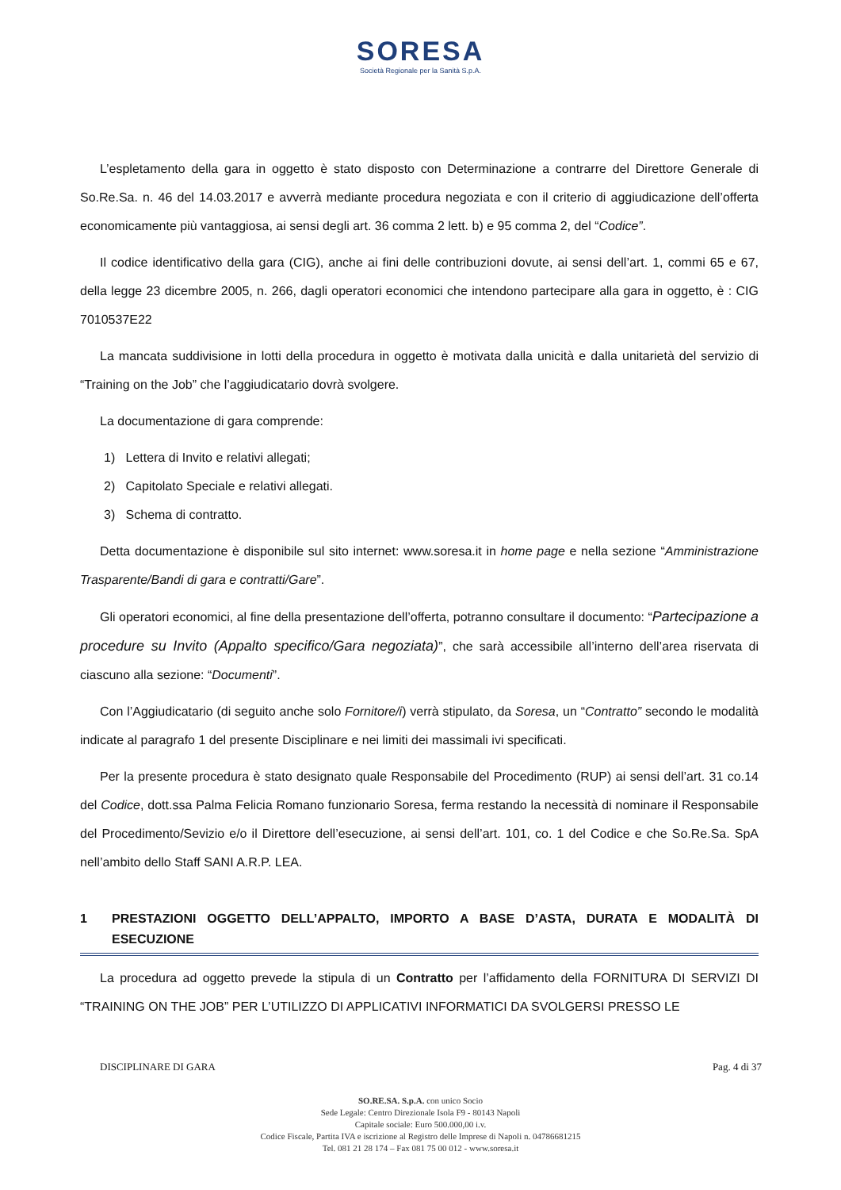SORESA
Società Regionale per la Sanità S.p.A.
L’espletamento della gara in oggetto è stato disposto con Determinazione a contrarre del Direttore Generale di So.Re.Sa. n. 46 del 14.03.2017 e avverrà mediante procedura negoziata e con il criterio di aggiudicazione dell’offerta economicamente più vantaggiosa, ai sensi degli art. 36 comma 2 lett. b) e 95 comma 2, del “Codice”.
Il codice identificativo della gara (CIG), anche ai fini delle contribuzioni dovute, ai sensi dell’art. 1, commi 65 e 67, della legge 23 dicembre 2005, n. 266, dagli operatori economici che intendono partecipare alla gara in oggetto, è : CIG 7010537E22
La mancata suddivisione in lotti della procedura in oggetto è motivata dalla unicità e dalla unitarietà del servizio di “Training on the Job” che l’aggiudicatario dovrà svolgere.
La documentazione di gara comprende:
1) Lettera di Invito e relativi allegati;
2) Capitolato Speciale e relativi allegati.
3) Schema di contratto.
Detta documentazione è disponibile sul sito internet: www.soresa.it in home page e nella sezione “Amministrazione Trasparente/Bandi di gara e contratti/Gare”.
Gli operatori economici, al fine della presentazione dell’offerta, potranno consultare il documento: “Partecipazione a procedure su Invito (Appalto specifico/Gara negoziata)”, che sarà accessibile all’interno dell’area riservata di ciascuno alla sezione: “Documenti”.
Con l’Aggiudicatario (di seguito anche solo Fornitore/i) verrà stipulato, da Soresa, un “Contratto” secondo le modalità indicate al paragrafo 1 del presente Disciplinare e nei limiti dei massimali ivi specificati.
Per la presente procedura è stato designato quale Responsabile del Procedimento (RUP) ai sensi dell’art. 31 co.14 del Codice, dott.ssa Palma Felicia Romano funzionario Soresa, ferma restando la necessità di nominare il Responsabile del Procedimento/Sevizio e/o il Direttore dell’esecuzione, ai sensi dell’art. 101, co. 1 del Codice e che So.Re.Sa. SpA nell’ambito dello Staff SANI A.R.P. LEA.
1 PRESTAZIONI OGGETTO DELL’APPALTO, IMPORTO A BASE D’ASTA, DURATA E MODALITÀ DI ESECUZIONE
La procedura ad oggetto prevede la stipula di un Contratto per l’affidamento della FORNITURA DI SERVIZI DI “TRAINING ON THE JOB” PER L’UTILIZZO DI APPLICATIVI INFORMATICI DA SVOLGERSI PRESSO LE
DISCIPLINARE DI GARA Pag. 4 di 37
SO.RE.SA. S.p.A. con unico Socio
Sede Legale: Centro Direzionale Isola F9 - 80143 Napoli
Capitale sociale: Euro 500.000,00 i.v.
Codice Fiscale, Partita IVA e iscrizione al Registro delle Imprese di Napoli n. 04786681215
Tel. 081 21 28 174 – Fax 081 75 00 012 - www.soresa.it